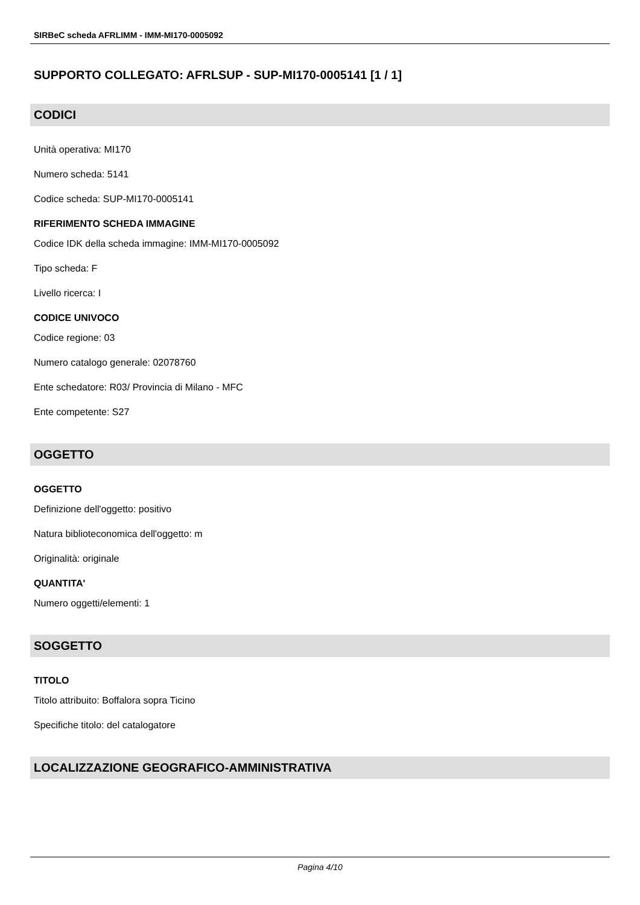SIRBeC scheda AFRLIMM - IMM-MI170-0005092
SUPPORTO COLLEGATO: AFRLSUP - SUP-MI170-0005141 [1 / 1]
CODICI
Unità operativa: MI170
Numero scheda: 5141
Codice scheda: SUP-MI170-0005141
RIFERIMENTO SCHEDA IMMAGINE
Codice IDK della scheda immagine: IMM-MI170-0005092
Tipo scheda: F
Livello ricerca: I
CODICE UNIVOCO
Codice regione: 03
Numero catalogo generale: 02078760
Ente schedatore: R03/ Provincia di Milano - MFC
Ente competente: S27
OGGETTO
OGGETTO
Definizione dell'oggetto: positivo
Natura biblioteconomica dell'oggetto: m
Originalità: originale
QUANTITA'
Numero oggetti/elementi: 1
SOGGETTO
TITOLO
Titolo attribuito: Boffalora sopra Ticino
Specifiche titolo: del catalogatore
LOCALIZZAZIONE GEOGRAFICO-AMMINISTRATIVA
Pagina 4/10